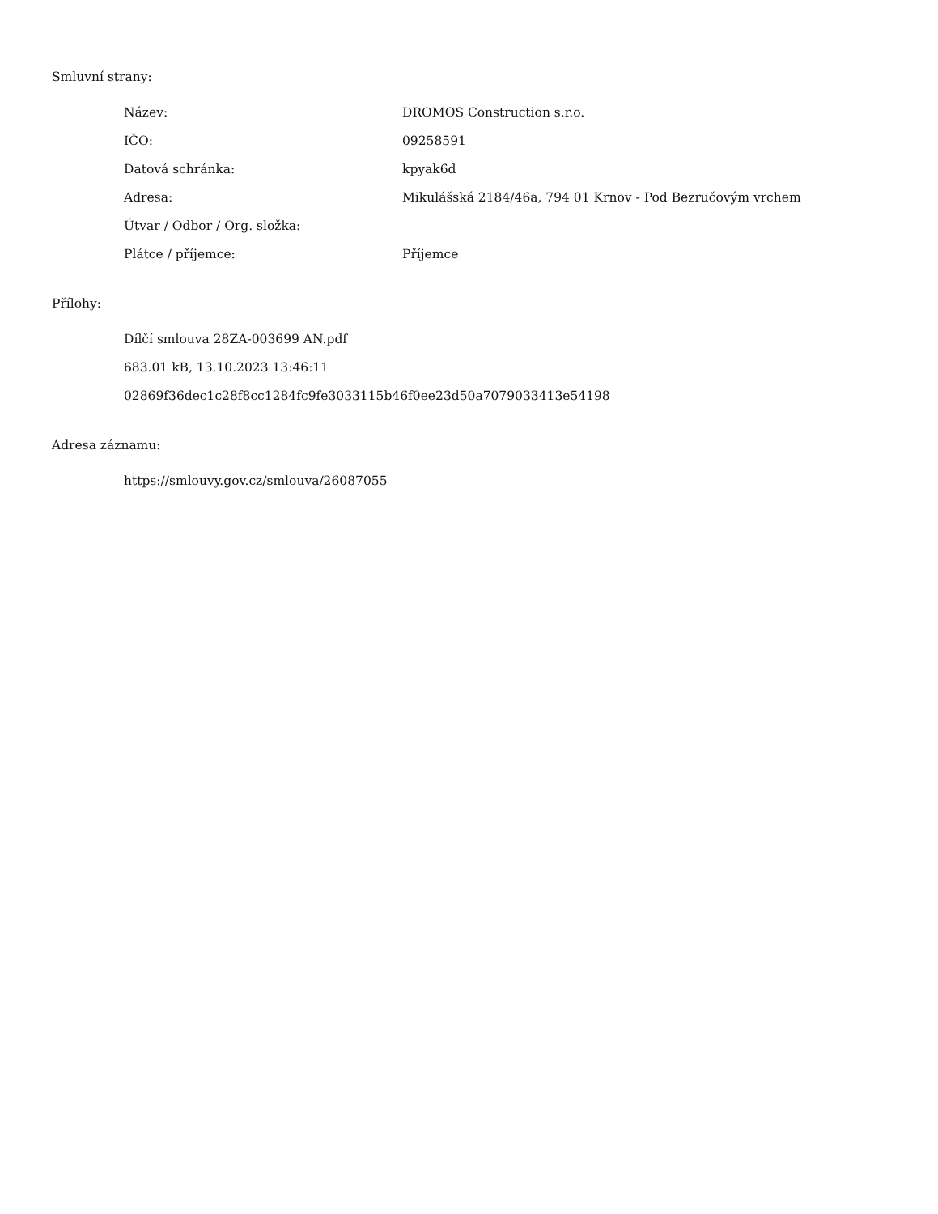Smluvní strany:
| Název: | DROMOS Construction s.r.o. |
| IČO: | 09258591 |
| Datová schránka: | kpyak6d |
| Adresa: | Mikulášská 2184/46a, 794 01 Krnov - Pod Bezručovým vrchem |
| Útvar / Odbor / Org. složka: | |
| Plátce / příjemce: | Příjemce |
Přílohy:
Dílčí smlouva 28ZA-003699 AN.pdf
683.01 kB, 13.10.2023 13:46:11
02869f36dec1c28f8cc1284fc9fe3033115b46f0ee23d50a7079033413e54198
Adresa záznamu:
https://smlouvy.gov.cz/smlouva/26087055